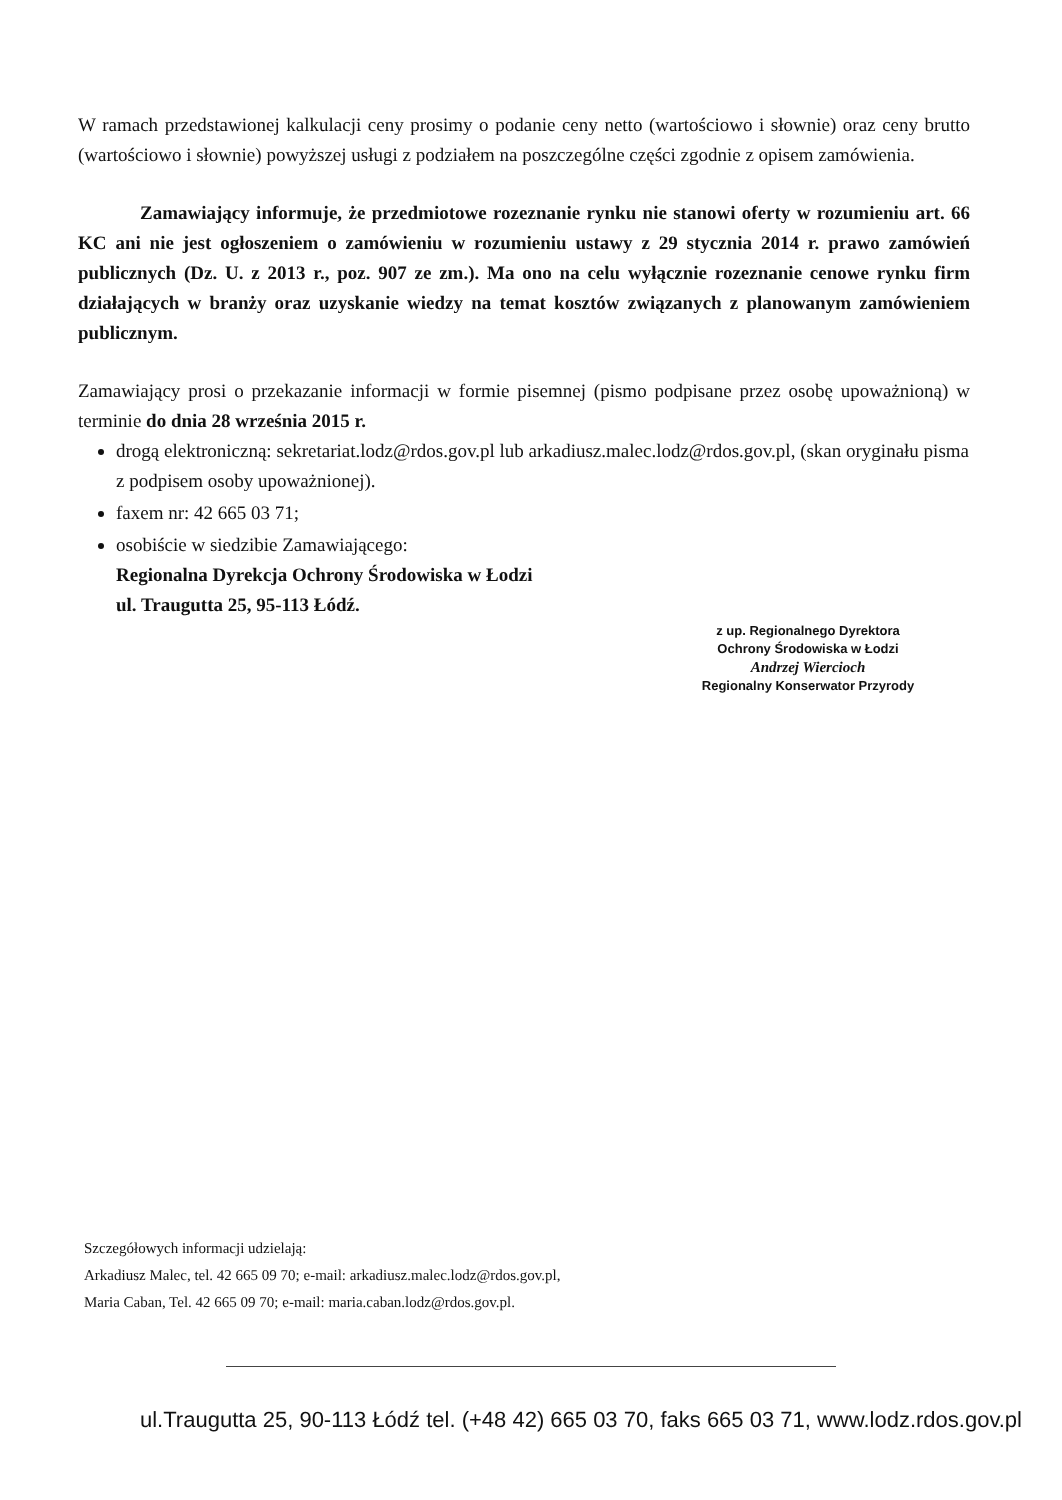W ramach przedstawionej kalkulacji ceny prosimy o podanie ceny netto (wartościowo i słownie) oraz ceny brutto (wartościowo i słownie) powyższej usługi z podziałem na poszczególne części zgodnie z opisem zamówienia.
Zamawiający informuje, że przedmiotowe rozeznanie rynku nie stanowi oferty w rozumieniu art. 66 KC ani nie jest ogłoszeniem o zamówieniu w rozumieniu ustawy z 29 stycznia 2014 r. prawo zamówień publicznych (Dz. U. z 2013 r., poz. 907 ze zm.). Ma ono na celu wyłącznie rozeznanie cenowe rynku firm działających w branży oraz uzyskanie wiedzy na temat kosztów związanych z planowanym zamówieniem publicznym.
Zamawiający prosi o przekazanie informacji w formie pisemnej (pismo podpisane przez osobę upoważnioną) w terminie do dnia 28 września 2015 r.
drogą elektroniczną: sekretariat.lodz@rdos.gov.pl lub arkadiusz.malec.lodz@rdos.gov.pl, (skan oryginału pisma z podpisem osoby upoważnionej).
faxem nr: 42 665 03 71;
osobiście w siedzibie Zamawiającego:
Regionalna Dyrekcja Ochrony Środowiska w Łodzi
ul. Traugutta 25, 95-113 Łódź.
z up. Regionalnego Dyrektora
Ochrony Środowiska w Łodzi
Andrzej Wiercioch
Regionalny Konserwator Przyrody
Szczegółowych informacji udzielają:
Arkadiusz Malec, tel. 42 665 09 70; e-mail: arkadiusz.malec.lodz@rdos.gov.pl,
Maria Caban, Tel. 42 665 09 70; e-mail: maria.caban.lodz@rdos.gov.pl.
ul.Traugutta 25, 90-113 Łódź tel. (+48 42) 665 03 70, faks 665 03 71, www.lodz.rdos.gov.pl